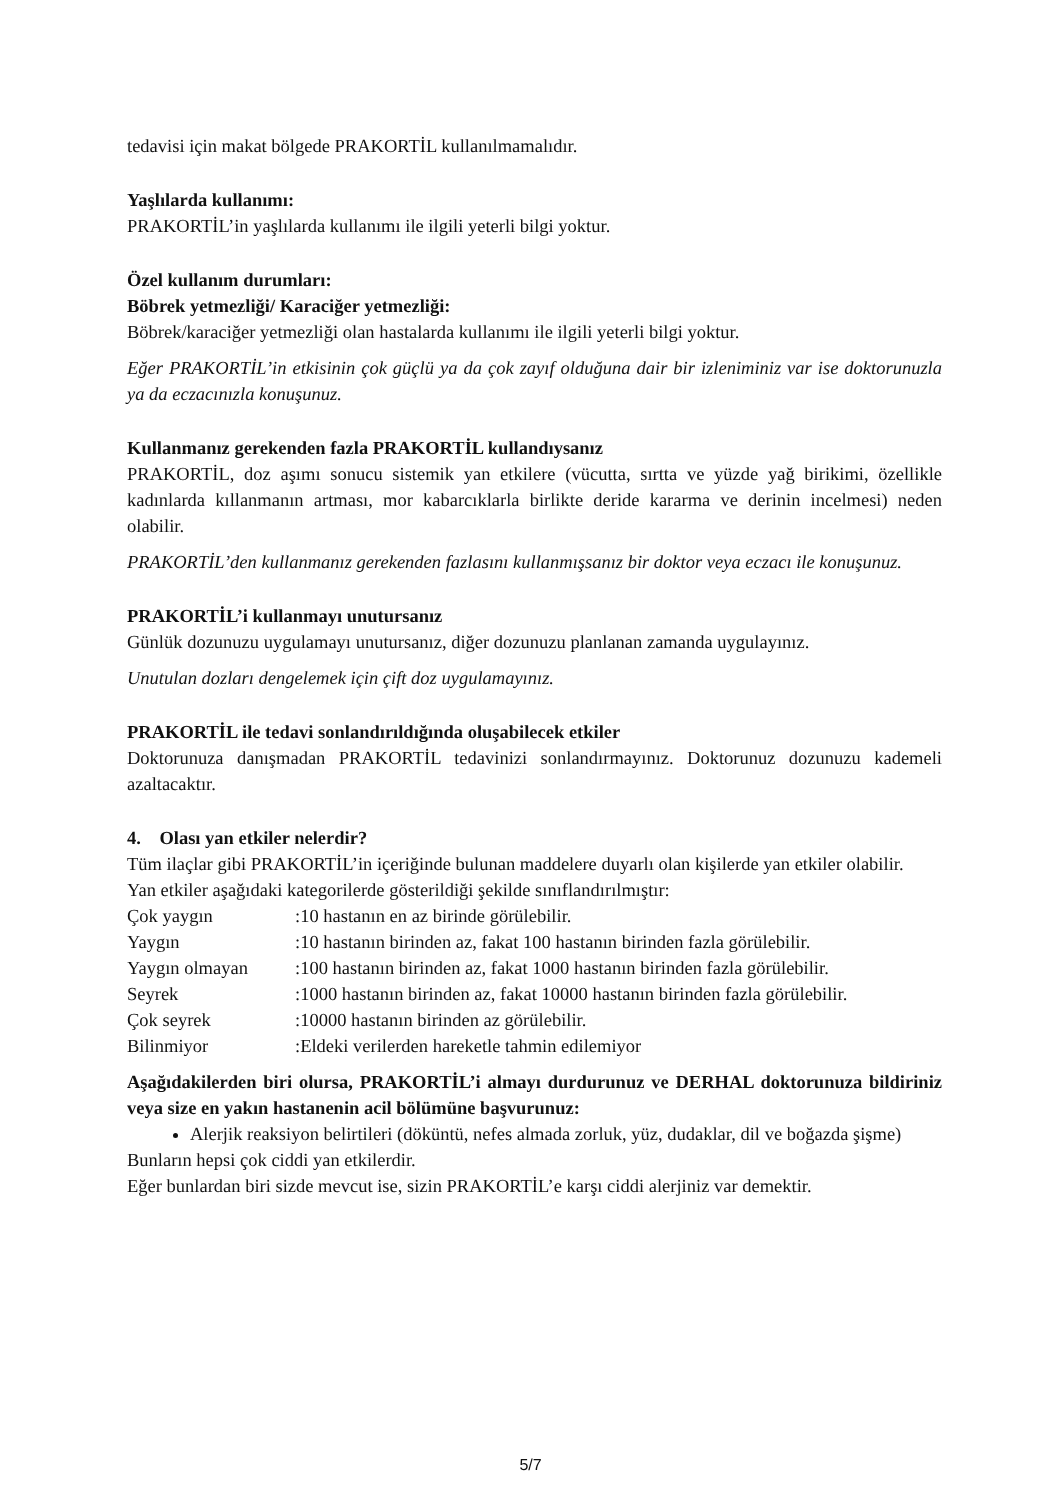tedavisi için makat bölgede PRAKORTİL kullanılmamalıdır.
Yaşlılarda kullanımı:
PRAKORTİL’in yaşlılarda kullanımı ile ilgili yeterli bilgi yoktur.
Özel kullanım durumları:
Böbrek yetmezliği/ Karaciğer yetmezliği:
Böbrek/karaciğer yetmezliği olan hastalarda kullanımı ile ilgili yeterli bilgi yoktur.
Eğer PRAKORTİL’in etkisinin çok güçlü ya da çok zayıf olduğuna dair bir izleniminiz var ise doktorunuzla ya da eczacınızla konuşunuz.
Kullanmanız gerekenden fazla PRAKORTİL kullandıysanız
PRAKORTİL, doz aşımı sonucu sistemik yan etkilere (vücutta, sırtta ve yüzde yağ birikimi, özellikle kadınlarda kıllanmanın artması, mor kabarcıklarla birlikte deride kararma ve derinin incelmesi) neden olabilir.
PRAKORTİL’den kullanmanız gerekenden fazlasını kullanmışsanız bir doktor veya eczacı ile konuşunuz.
PRAKORTİL’i kullanmayı unutursanız
Günlük dozunuzu uygulamayı unutursanız, diğer dozunuzu planlanan zamanda uygulayınız.
Unutulan dozları dengelemek için çift doz uygulamayınız.
PRAKORTİL ile tedavi sonlandırıldığında oluşabilecek etkiler
Doktorunuza danışmadan PRAKORTİL tedavinizi sonlandırmayınız. Doktorunuz dozunuzu kademeli azaltacaktır.
4. Olası yan etkiler nelerdir?
Tüm ilaçlar gibi PRAKORTİL’in içeriğinde bulunan maddelere duyarlı olan kişilerde yan etkiler olabilir.
Yan etkiler aşağıdaki kategorilerde gösterildiği şekilde sınıflandırılmıştır:
| Çok yaygın | :10 hastanın en az birinde görülebilir. |
| Yaygın | :10 hastanın birinden az, fakat 100 hastanın birinden fazla görülebilir. |
| Yaygın olmayan | :100 hastanın birinden az, fakat 1000 hastanın birinden fazla görülebilir. |
| Seyrek | :1000 hastanın birinden az, fakat 10000 hastanın birinden fazla görülebilir. |
| Çok seyrek | :10000 hastanın birinden az görülebilir. |
| Bilinmiyor | :Eldeki verilerden hareketle tahmin edilemiyor |
Aşağıdakilerden biri olursa, PRAKORTİL’i almayı durdurunuz ve DERHAL doktorunuza bildiriniz veya size en yakın hastanenin acil bölümüne başvurunuz:
Alerjik reaksiyon belirtileri (döküntü, nefes almada zorluk, yüz, dudaklar, dil ve boğazda şişme)
Bunların hepsi çok ciddi yan etkilerdir.
Eğer bunlardan biri sizde mevcut ise, sizin PRAKORTİL’e karşı ciddi alerjiniz var demektir.
5/7